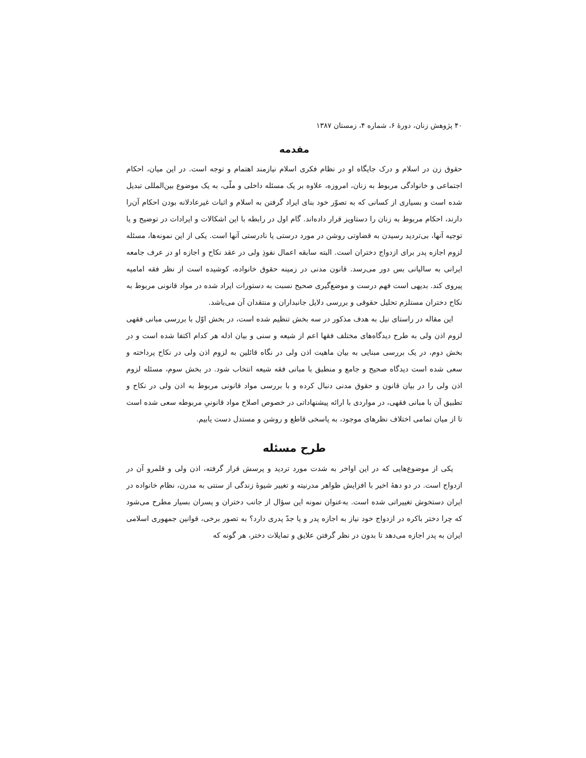۴۰ پژوهش زنان، دورهٔ ۶، شماره ۴، زمستان ۱۳۸۷
مقدمه
حقوق زن در اسلام و درک جایگاه او در نظام فکری اسلام نیازمند اهتمام و توجه است. در این میان، احکام اجتماعی و خانوادگی مربوط به زنان، امروزه، علاوه بر یک مسئله داخلی و ملّی، به یک موضوع بین‌المللی تبدیل شده است و بسیاری از کسانی که به تصوّر خود بنای ایراد گرفتن به اسلام و اثبات غیرعادلانه بودن احکام آن‌را دارند، احکام مربوط به زنان را دستاویز قرار داده‌اند. گام اول در رابطه با این اشکالات و ایرادات در توضیح و یا توجیه آنها، بی‌تردید رسیدن به قضاوتی روشن در مورد درستی یا نادرستی آنها است. یکی از این نمونه‌ها، مسئله لزوم اجازه پدر برای ازدواج دختران است. البته سابقه اعمال نفوذِ ولی در عقد نکاح و اجازه او در عرف جامعه ایرانی به سالیانی بس دور می‌رسد. قانون مدنی در زمینه حقوق خانواده، کوشیده است از نظر فقه امامیه پیروی کند. بدیهی است فهم درست و موضع‌گیری صحیح نسبت به دستورات ایراد شده در مواد قانونی مربوط به نکاح دختران مستلزم تحلیل حقوقی و بررسی دلایل جانبداران و منتقدان آن می‌باشد.
این مقاله در راستای نیل به هدف مذکور در سه بخش تنظیم شده است، در بخش اوّل با بررسی مبانی فقهی لزوم اذن ولی به طرح دیدگاه‌های مختلف فقها اعم از شیعه و سنی و بیان ادله هر کدام اکتفا شده است و در بخش دوم، در یک بررسی مبنایی به بیان ماهیت اذن ولی در نگاه قائلین به لزوم اذن ولی در نکاح پرداخته و سعی شده است دیدگاه صحیح و جامع و منطبق با مبانی فقه شیعه انتخاب شود. در بخش سوم، مسئله لزوم اذن ولی را در بیان قانون و حقوق مدنی دنبال کرده و با بررسی مواد قانونی مربوط به اذن ولی در نکاح و تطبیق آن با مبانی فقهی، در مواردی با ارائه پیشنهاداتی در خصوص اصلاح مواد قانونیِ مربوطه سعی شده است تا از میان تمامی اختلاف نظرهای موجود، به پاسخی قاطع و روشن و مستدل دست یابیم.
طرح مسئله
یکی از موضوع‌هایی که در این اواخر به شدت مورد تردید و پرسش قرار گرفته، اذن ولی و قلمرو آن در ازدواج است. در دو دههٔ اخیر با افزایش ظواهر مدرنیته و تغییر شیوهٔ زندگی از سنتی به مدرن، نظام خانواده در ایران دستخوش تغییراتی شده است. به‌عنوان نمونه این سؤال از جانب دختران و پسران بسیار مطرح می‌شود که چرا دختر باکره در ازدواج خود نیاز به اجازه پدر و یا جدّ پدری دارد؟ به تصور برخی، قوانین جمهوری اسلامی ایران به پدر اجازه می‌دهد تا بدون در نظر گرفتن علایق و تمایلات دختر، هر گونه که